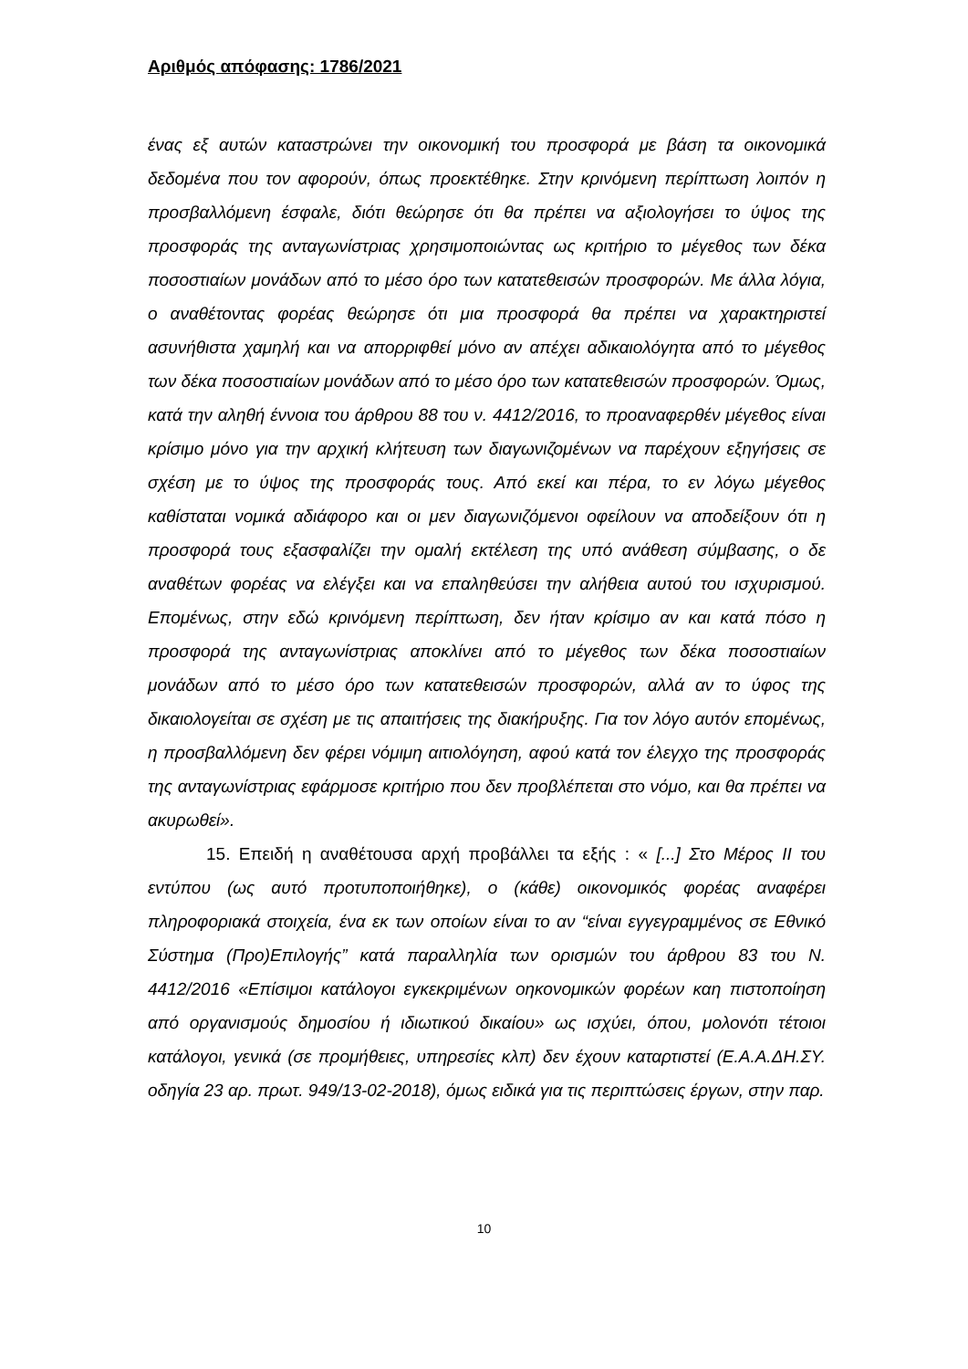Αριθμός απόφασης: 1786/2021
ένας εξ αυτών καταστρώνει την οικονομική του προσφορά με βάση τα οικονομικά δεδομένα που τον αφορούν, όπως προεκτέθηκε. Στην κρινόμενη περίπτωση λοιπόν η προσβαλλόμενη έσφαλε, διότι θεώρησε ότι θα πρέπει να αξιολογήσει το ύψος της προσφοράς της ανταγωνίστριας χρησιμοποιώντας ως κριτήριο το μέγεθος των δέκα ποσοστιαίων μονάδων από το μέσο όρο των κατατεθεισών προσφορών. Με άλλα λόγια, ο αναθέτοντας φορέας θεώρησε ότι μια προσφορά θα πρέπει να χαρακτηριστεί ασυνήθιστα χαμηλή και να απορριφθεί μόνο αν απέχει αδικαιολόγητα από το μέγεθος των δέκα ποσοστιαίων μονάδων από το μέσο όρο των κατατεθεισών προσφορών. Όμως, κατά την αληθή έννοια του άρθρου 88 του ν. 4412/2016, το προαναφερθέν μέγεθος είναι κρίσιμο μόνο για την αρχική κλήτευση των διαγωνιζομένων να παρέχουν εξηγήσεις σε σχέση με το ύψος της προσφοράς τους. Από εκεί και πέρα, το εν λόγω μέγεθος καθίσταται νομικά αδιάφορο και οι μεν διαγωνιζόμενοι οφείλουν να αποδείξουν ότι η προσφορά τους εξασφαλίζει την ομαλή εκτέλεση της υπό ανάθεση σύμβασης, ο δε αναθέτων φορέας να ελέγξει και να επαληθεύσει την αλήθεια αυτού του ισχυρισμού. Επομένως, στην εδώ κρινόμενη περίπτωση, δεν ήταν κρίσιμο αν και κατά πόσο η προσφορά της ανταγωνίστριας αποκλίνει από το μέγεθος των δέκα ποσοστιαίων μονάδων από το μέσο όρο των κατατεθεισών προσφορών, αλλά αν το ύφος της δικαιολογείται σε σχέση με τις απαιτήσεις της διακήρυξης. Για τον λόγο αυτόν επομένως, η προσβαλλόμενη δεν φέρει νόμιμη αιτιολόγηση, αφού κατά τον έλεγχο της προσφοράς της ανταγωνίστριας εφάρμοσε κριτήριο που δεν προβλέπεται στο νόμο, και θα πρέπει να ακυρωθεί».
15. Επειδή η αναθέτουσα αρχή προβάλλει τα εξής : « [...] Στο Μέρος ΙΙ του εντύπου (ως αυτό προτυποποιήθηκε), ο (κάθε) οικονομικός φορέας αναφέρει πληροφοριακά στοιχεία, ένα εκ των οποίων είναι το αν “είναι εγγεγραμμένος σε Εθνικό Σύστημα (Προ)Επιλογής” κατά παραλληλία των ορισμών του άρθρου 83 του Ν. 4412/2016 «Επίσιμοι κατάλογοι εγκεκριμένων οηκονομικών φορέων καη πιστοποίηση από οργανισμούς δημοσίου ή ιδιωτικού δικαίου» ως ισχύει, όπου, μολονότι τέτοιοι κατάλογοι, γενικά (σε προμήθειες, υπηρεσίες κλπ) δεν έχουν καταρτιστεί (Ε.Α.Α.ΔΗ.ΣΥ. οδηγία 23 αρ. πρωτ. 949/13-02-2018), όμως ειδικά για τις περιπτώσεις έργων, στην παρ.
10